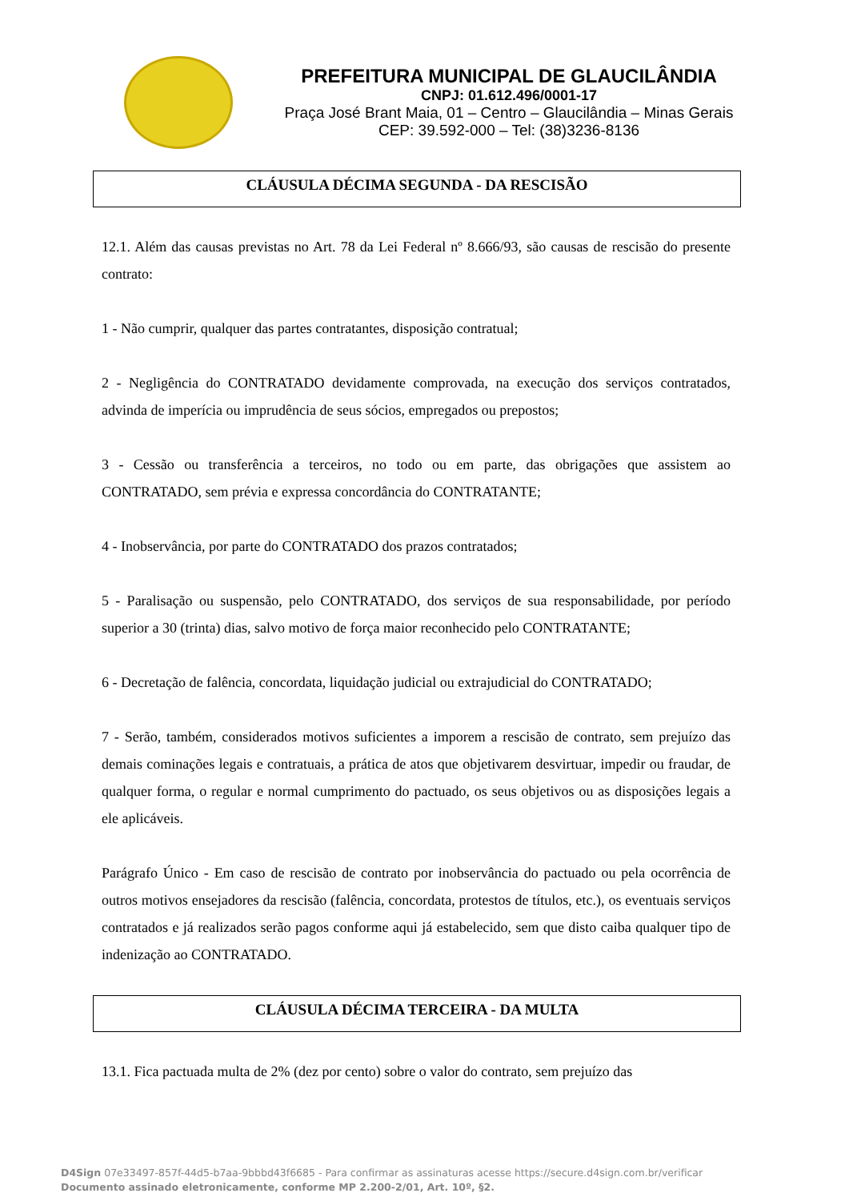PREFEITURA MUNICIPAL DE GLAUCILÂNDIA
CNPJ: 01.612.496/0001-17
Praça José Brant Maia, 01 – Centro – Glaucilândia – Minas Gerais
CEP: 39.592-000 – Tel: (38)3236-8136
CLÁUSULA DÉCIMA SEGUNDA - DA RESCISÃO
12.1. Além das causas previstas no Art. 78 da Lei Federal nº 8.666/93, são causas de rescisão do presente contrato:
1 - Não cumprir, qualquer das partes contratantes, disposição contratual;
2 - Negligência do CONTRATADO devidamente comprovada, na execução dos serviços contratados, advinda de imperícia ou imprudência de seus sócios, empregados ou prepostos;
3 - Cessão ou transferência a terceiros, no todo ou em parte, das obrigações que assistem ao CONTRATADO, sem prévia e expressa concordância do CONTRATANTE;
4 - Inobservância, por parte do CONTRATADO dos prazos contratados;
5 - Paralisação ou suspensão, pelo CONTRATADO, dos serviços de sua responsabilidade, por período superior a 30 (trinta) dias, salvo motivo de força maior reconhecido pelo CONTRATANTE;
6 - Decretação de falência, concordata, liquidação judicial ou extrajudicial do CONTRATADO;
7 - Serão, também, considerados motivos suficientes a imporem a rescisão de contrato, sem prejuízo das demais cominações legais e contratuais, a prática de atos que objetivarem desvirtuar, impedir ou fraudar, de qualquer forma, o regular e normal cumprimento do pactuado, os seus objetivos ou as disposições legais a ele aplicáveis.
Parágrafo Único - Em caso de rescisão de contrato por inobservância do pactuado ou pela ocorrência de outros motivos ensejadores da rescisão (falência, concordata, protestos de títulos, etc.), os eventuais serviços contratados e já realizados serão pagos conforme aqui já estabelecido, sem que disto caiba qualquer tipo de indenização ao CONTRATADO.
CLÁUSULA DÉCIMA TERCEIRA - DA MULTA
13.1. Fica pactuada multa de 2% (dez por cento) sobre o valor do contrato, sem prejuízo das
D4Sign 07e33497-857f-44d5-b7aa-9bbbd43f6685 - Para confirmar as assinaturas acesse https://secure.d4sign.com.br/verificar
Documento assinado eletronicamente, conforme MP 2.200-2/01, Art. 10º, §2.